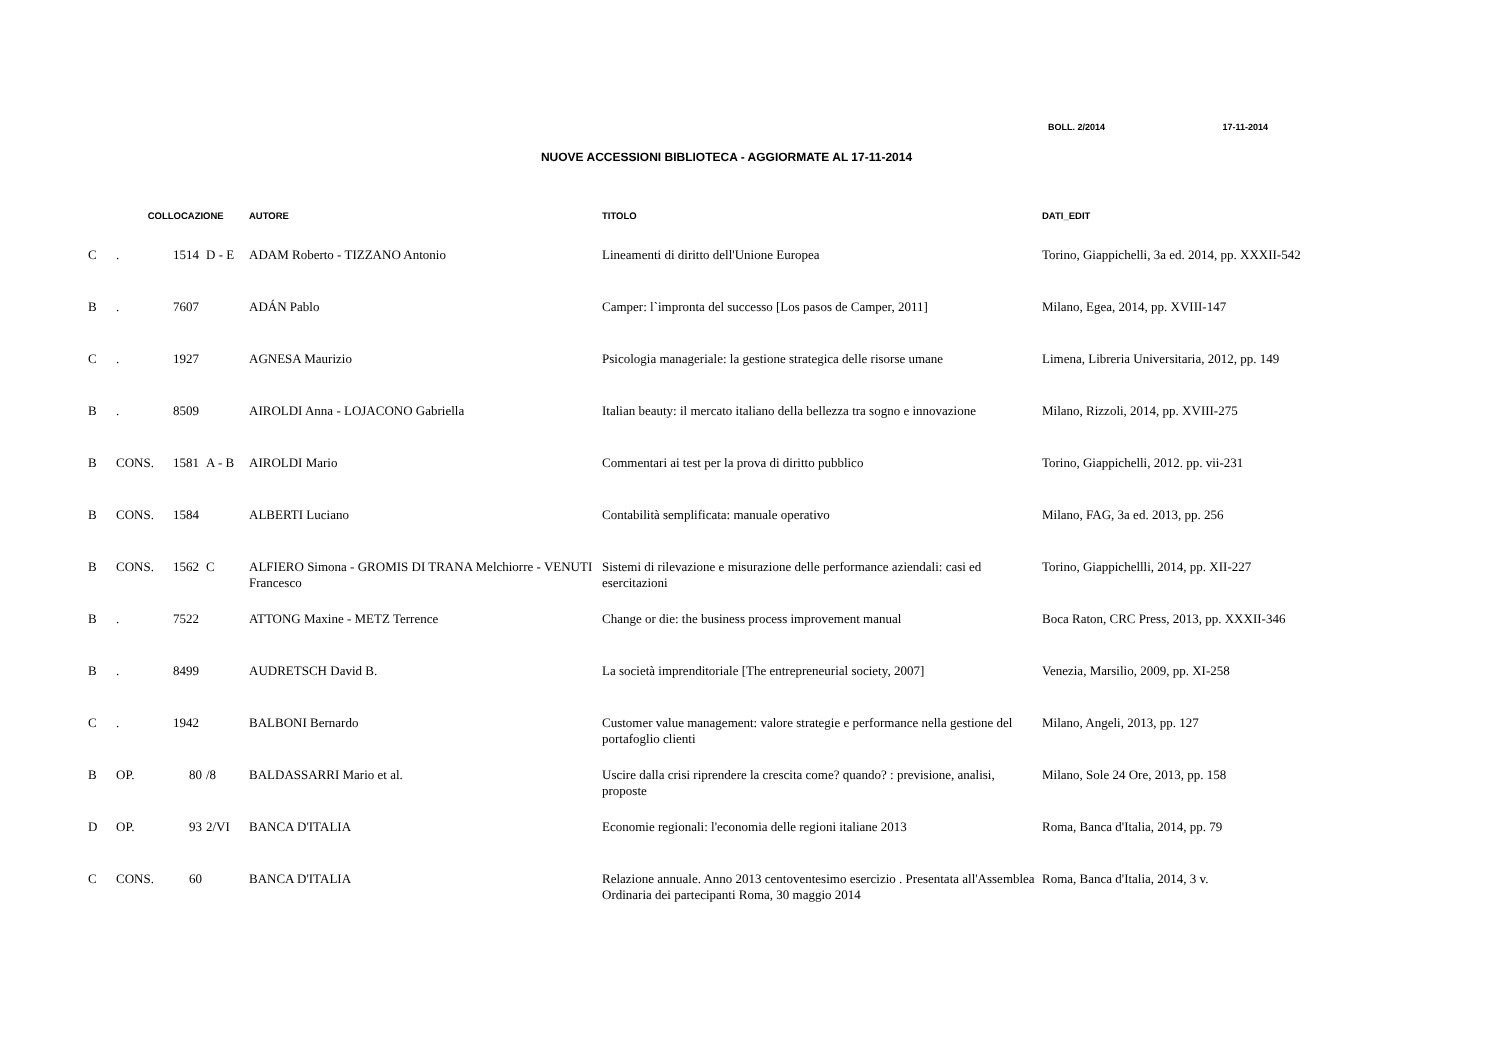BOLL. 2/2014 17-11-2014
NUOVE ACCESSIONI BIBLIOTECA - AGGIORMATE AL 17-11-2014
| | COLLOCAZIONE | | | AUTORE | TITOLO | DATI_EDIT |
| --- | --- | --- | --- | --- | --- | --- |
| C | . | 1514 | D - E | ADAM Roberto - TIZZANO Antonio | Lineamenti di diritto dell'Unione Europea | Torino, Giappichelli, 3a ed. 2014, pp. XXXII-542 |
| B | . | 7607 | | ADÁN Pablo | Camper: l`impronta del successo [Los pasos de Camper, 2011] | Milano, Egea, 2014, pp. XVIII-147 |
| C | . | 1927 | | AGNESA Maurizio | Psicologia manageriale: la gestione strategica delle risorse umane | Limena, Libreria Universitaria, 2012, pp. 149 |
| B | . | 8509 | | AIROLDI Anna - LOJACONO Gabriella | Italian beauty: il mercato italiano della bellezza tra sogno e innovazione | Milano, Rizzoli, 2014, pp. XVIII-275 |
| B | CONS. | 1581 | A - B | AIROLDI Mario | Commentari ai test per la prova di diritto pubblico | Torino, Giappichelli, 2012. pp. vii-231 |
| B | CONS. | 1584 | | ALBERTI Luciano | Contabilità semplificata: manuale operativo | Milano, FAG, 3a ed. 2013, pp. 256 |
| B | CONS. | 1562 | C | ALFIERO Simona - GROMIS DI TRANA Melchiorre - VENUTI Francesco | Sistemi di rilevazione e misurazione delle performance aziendali: casi ed esercitazioni | Torino, Giappichellli, 2014, pp. XII-227 |
| B | . | 7522 | | ATTONG Maxine - METZ Terrence | Change or die: the business process improvement manual | Boca Raton, CRC Press, 2013, pp. XXXII-346 |
| B | . | 8499 | | AUDRETSCH David B. | La società imprenditoriale [The entrepreneurial society, 2007] | Venezia, Marsilio, 2009, pp. XI-258 |
| C | . | 1942 | | BALBONI Bernardo | Customer value management: valore strategie e performance nella gestione del portafoglio clienti | Milano, Angeli, 2013, pp. 127 |
| B | OP. | 80 | /8 | BALDASSARRI Mario et al. | Uscire dalla crisi riprendere la crescita come? quando? : previsione, analisi, proposte | Milano, Sole 24 Ore, 2013, pp. 158 |
| D | OP. | 93 | 2/VI | BANCA D'ITALIA | Economie regionali: l'economia delle regioni italiane 2013 | Roma, Banca d'Italia, 2014, pp. 79 |
| C | CONS. | 60 | | BANCA D'ITALIA | Relazione annuale. Anno 2013 centoventesimo esercizio . Presentata all'Assemblea Ordinaria dei partecipanti Roma, 30 maggio 2014 | Roma, Banca d'Italia, 2014, 3 v. |